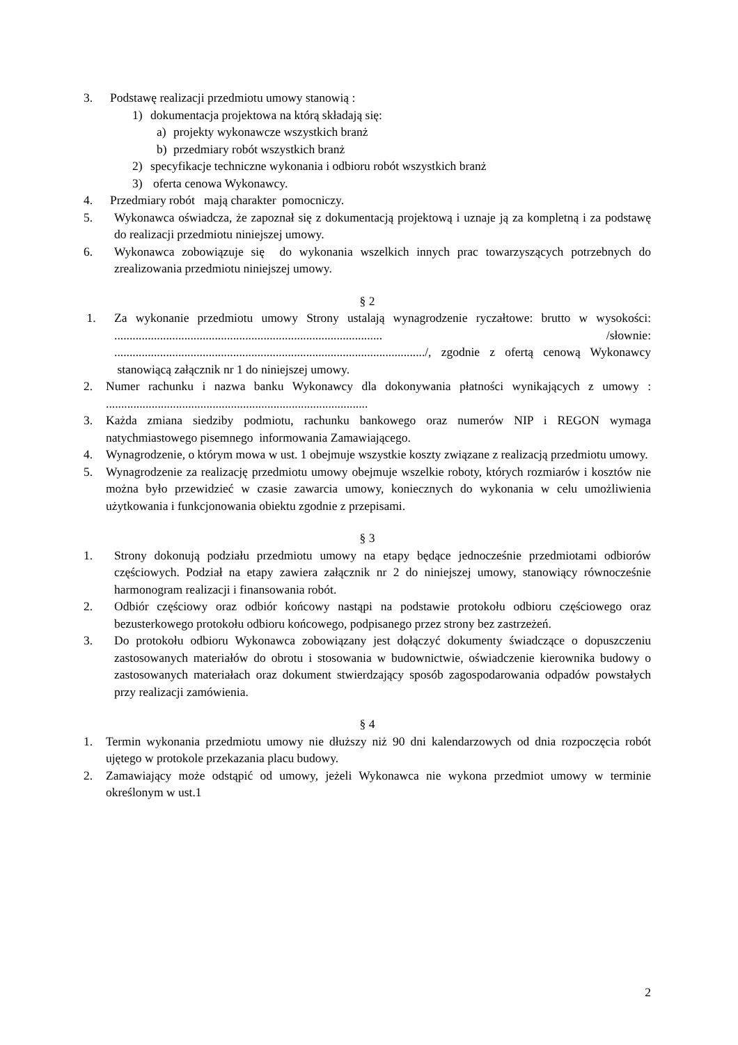3. Podstawę realizacji przedmiotu umowy stanowią :
1) dokumentacja projektowa na którą składają się:
a) projekty wykonawcze wszystkich branż
b) przedmiary robót wszystkich branż
2) specyfikacje techniczne wykonania i odbioru robót wszystkich branż
3) oferta cenowa Wykonawcy.
4. Przedmiary robót mają charakter pomocniczy.
5. Wykonawca oświadcza, że zapoznał się z dokumentacją projektową i uznaje ją za kompletną i za podstawę do realizacji przedmiotu niniejszej umowy.
6. Wykonawca zobowiązuje się do wykonania wszelkich innych prac towarzyszących potrzebnych do zrealizowania przedmiotu niniejszej umowy.
§ 2
1. Za wykonanie przedmiotu umowy Strony ustalają wynagrodzenie ryczałtowe: brutto w wysokości: ........................................................................................ /słownie: ....................................................................................................../, zgodnie z ofertą cenową Wykonawcy stanowiącą załącznik nr 1 do niniejszej umowy.
2. Numer rachunku i nazwa banku Wykonawcy dla dokonywania płatności wynikających z umowy : ......................................................................................
3. Każda zmiana siedziby podmiotu, rachunku bankowego oraz numerów NIP i REGON wymaga natychmiastowego pisemnego informowania Zamawiającego.
4. Wynagrodzenie, o którym mowa w ust. 1 obejmuje wszystkie koszty związane z realizacją przedmiotu umowy.
5. Wynagrodzenie za realizację przedmiotu umowy obejmuje wszelkie roboty, których rozmiarów i kosztów nie można było przewidzieć w czasie zawarcia umowy, koniecznych do wykonania w celu umożliwienia użytkowania i funkcjonowania obiektu zgodnie z przepisami.
§ 3
1. Strony dokonują podziału przedmiotu umowy na etapy będące jednocześnie przedmiotami odbiorów częściowych. Podział na etapy zawiera załącznik nr 2 do niniejszej umowy, stanowiący równocześnie harmonogram realizacji i finansowania robót.
2. Odbiór częściowy oraz odbiór końcowy nastąpi na podstawie protokołu odbioru częściowego oraz bezusterkowego protokołu odbioru końcowego, podpisanego przez strony bez zastrzeżeń.
3. Do protokołu odbioru Wykonawca zobowiązany jest dołączyć dokumenty świadczące o dopuszczeniu zastosowanych materiałów do obrotu i stosowania w budownictwie, oświadczenie kierownika budowy o zastosowanych materiałach oraz dokument stwierdzający sposób zagospodarowania odpadów powstałych przy realizacji zamówienia.
§ 4
1. Termin wykonania przedmiotu umowy nie dłuższy niż 90 dni kalendarzowych od dnia rozpoczęcia robót ujętego w protokole przekazania placu budowy.
2. Zamawiający może odstąpić od umowy, jeżeli Wykonawca nie wykona przedmiot umowy w terminie określonym w ust.1
2